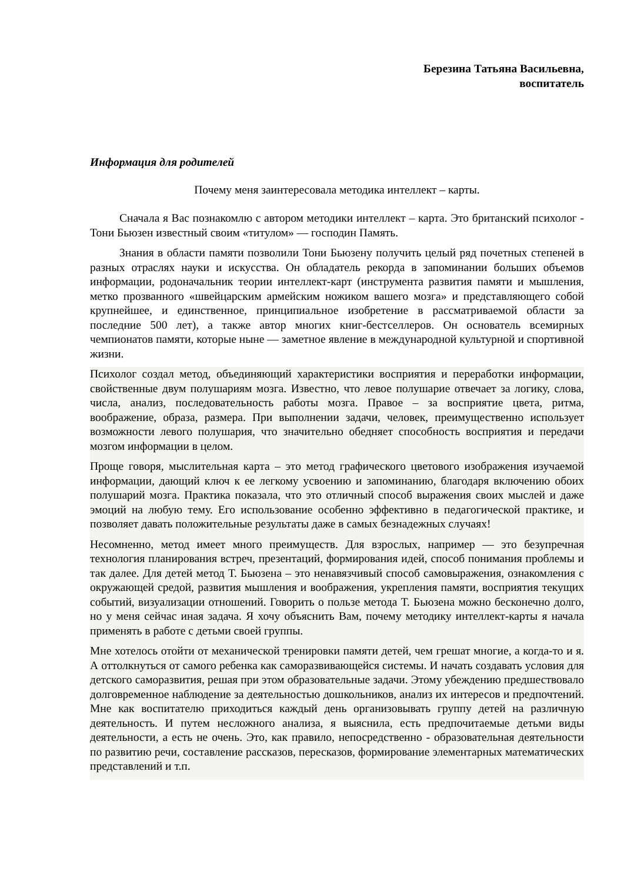Березина Татьяна Васильевна,
воспитатель
Информация для родителей
Почему меня заинтересовала методика интеллект – карты.
Сначала я Вас познакомлю с автором методики интеллект – карта. Это британский психолог - Тони Бьюзен известный своим «титулом» — господин Память.
Знания в области памяти позволили Тони Бьюзену получить целый ряд почетных степеней в разных отраслях науки и искусства. Он обладатель рекорда в запоминании больших объемов информации, родоначальник теории интеллект-карт (инструмента развития памяти и мышления, метко прозванного «швейцарским армейским ножиком вашего мозга» и представляющего собой крупнейшее, и единственное, принципиальное изобретение в рассматриваемой области за последние 500 лет), а также автор многих книг-бестселлеров. Он основатель всемирных чемпионатов памяти, которые ныне — заметное явление в международной культурной и спортивной жизни.
Психолог создал метод, объединяющий характеристики восприятия и переработки информации, свойственные двум полушариям мозга. Известно, что левое полушарие отвечает за логику, слова, числа, анализ, последовательность работы мозга. Правое – за восприятие цвета, ритма, воображение, образа, размера. При выполнении задачи, человек, преимущественно использует возможности левого полушария, что значительно обедняет способность восприятия и передачи мозгом информации в целом.
Проще говоря, мыслительная карта – это метод графического цветового изображения изучаемой информации, дающий ключ к ее легкому усвоению и запоминанию, благодаря включению обоих полушарий мозга. Практика показала, что это отличный способ выражения своих мыслей и даже эмоций на любую тему. Его использование особенно эффективно в педагогической практике, и позволяет давать положительные результаты даже в самых безнадежных случаях!
Несомненно, метод имеет много преимуществ. Для взрослых, например — это безупречная технология планирования встреч, презентаций, формирования идей, способ понимания проблемы и так далее. Для детей метод Т. Бьюзена – это ненавязчивый способ самовыражения, ознакомления с окружающей средой, развития мышления и воображения, укрепления памяти, восприятия текущих событий, визуализации отношений. Говорить о пользе метода Т. Бьюзена можно бесконечно долго, но у меня сейчас иная задача. Я хочу объяснить Вам, почему методику интеллект-карты я начала применять в работе с детьми своей группы.
Мне хотелось отойти от механической тренировки памяти детей, чем грешат многие, а когда-то и я. А оттолкнуться от самого ребенка как саморазвивающейся системы. И начать создавать условия для детского саморазвития, решая при этом образовательные задачи. Этому убеждению предшествовало долговременное наблюдение за деятельностью дошкольников, анализ их интересов и предпочтений. Мне как воспитателю приходиться каждый день организовывать группу детей на различную деятельность. И путем несложного анализа, я выяснила, есть предпочитаемые детьми виды деятельности, а есть не очень. Это, как правило, непосредственно - образовательная деятельности по развитию речи, составление рассказов, пересказов, формирование элементарных математических представлений и т.п.